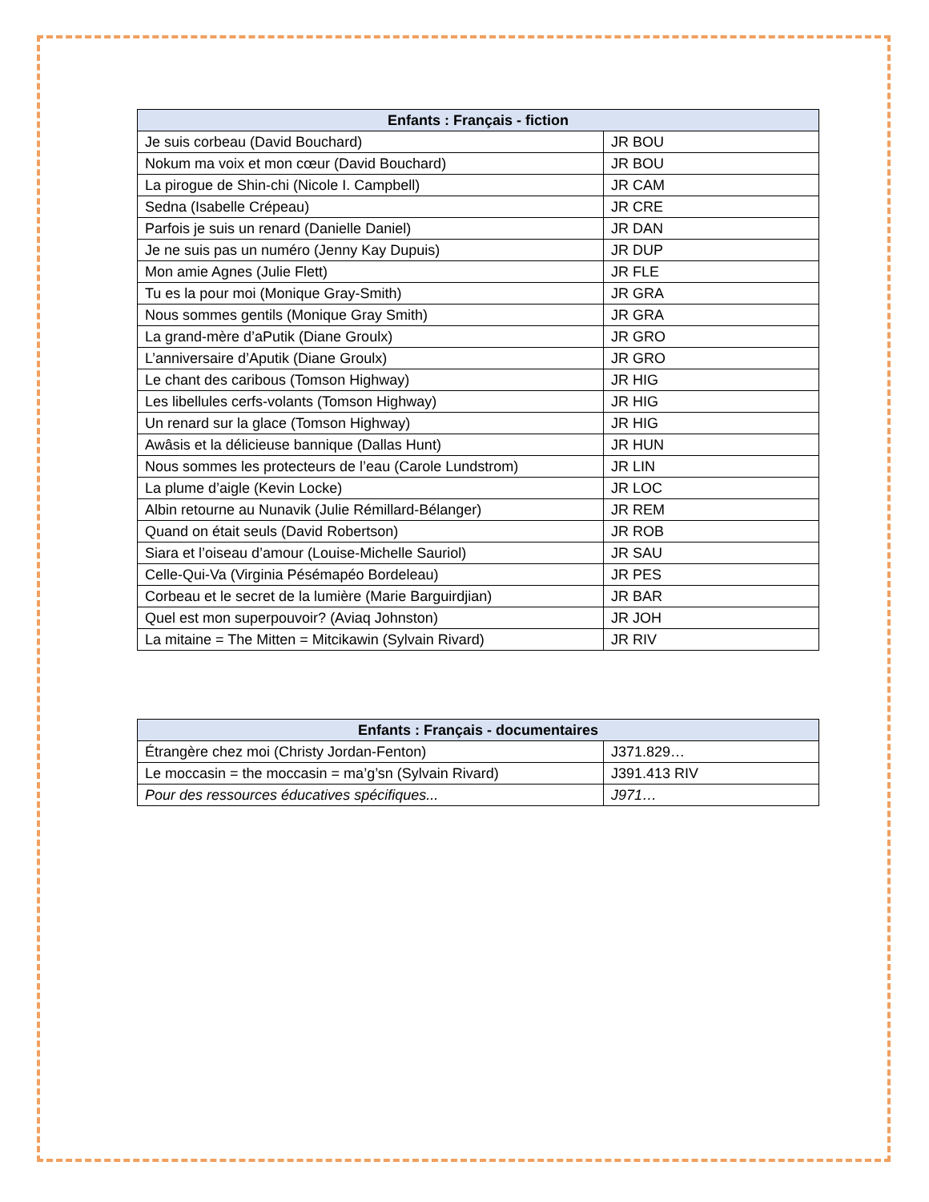| Enfants : Français - fiction | |
| --- | --- |
| Je suis corbeau (David Bouchard) | JR BOU |
| Nokum ma voix et mon cœur (David Bouchard) | JR BOU |
| La pirogue de Shin-chi (Nicole I. Campbell) | JR CAM |
| Sedna (Isabelle Crépeau) | JR CRE |
| Parfois je suis un renard (Danielle Daniel) | JR DAN |
| Je ne suis pas un numéro (Jenny Kay Dupuis) | JR DUP |
| Mon amie Agnes (Julie Flett) | JR FLE |
| Tu es la pour moi (Monique Gray-Smith) | JR GRA |
| Nous sommes gentils (Monique Gray Smith) | JR GRA |
| La grand-mère d’aPutik (Diane Groulx) | JR GRO |
| L’anniversaire d’Aputik (Diane Groulx) | JR GRO |
| Le chant des caribous (Tomson Highway) | JR HIG |
| Les libellules cerfs-volants (Tomson Highway) | JR HIG |
| Un renard sur la glace (Tomson Highway) | JR HIG |
| Awâsis et la délicieuse bannique (Dallas Hunt) | JR HUN |
| Nous sommes les protecteurs de l’eau (Carole Lundstrom) | JR LIN |
| La plume d’aigle (Kevin Locke) | JR LOC |
| Albin retourne au Nunavik (Julie Rémillard-Bélanger) | JR REM |
| Quand on était seuls (David Robertson) | JR ROB |
| Siara et l’oiseau d’amour (Louise-Michelle Sauriol) | JR SAU |
| Celle-Qui-Va (Virginia Pésémapéo Bordeleau) | JR PES |
| Corbeau et le secret de la lumière (Marie Barguirdjian) | JR BAR |
| Quel est mon superpouvoir? (Aviaq Johnston) | JR JOH |
| La mitaine = The Mitten = Mitcikawin (Sylvain Rivard) | JR RIV |
| Enfants : Français - documentaires | |
| --- | --- |
| Étrangère chez moi (Christy Jordan-Fenton) | J371.829… |
| Le moccasin = the moccasin = ma’g’sn (Sylvain Rivard) | J391.413 RIV |
| Pour des ressources éducatives spécifiques... | J971… |